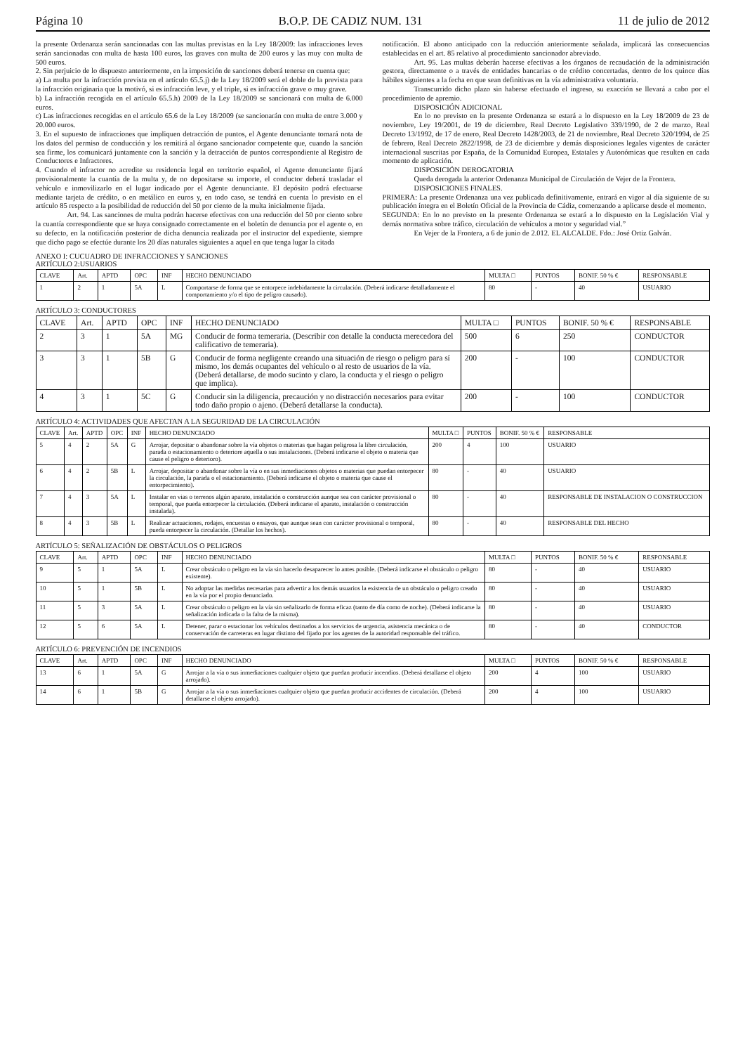Página 10 B.O.P. DE CADIZ NUM. 131 11 de julio de 2012
la presente Ordenanza serán sancionadas con las multas previstas en la Ley 18/2009: las infracciones leves serán sancionadas con multa de hasta 100 euros, las graves con multa de 200 euros y las muy con multa de 500 euros.
2. Sin perjuicio de lo dispuesto anteriormente, en la imposición de sanciones deberá tenerse en cuenta que:
a) La multa por la infracción prevista en el artículo 65.5.j) de la Ley 18/2009 será el doble de la prevista para la infracción originaria que la motivó, si es infracción leve, y el triple, si es infracción grave o muy grave.
b) La infracción recogida en el artículo 65.5.h) 2009 de la Ley 18/2009 se sancionará con multa de 6.000 euros.
c) Las infracciones recogidas en el artículo 65.6 de la Ley 18/2009 (se sancionarán con multa de entre 3.000 y 20.000 euros.
3. En el supuesto de infracciones que impliquen detracción de puntos, el Agente denunciante tomará nota de los datos del permiso de conducción y los remitirá al órgano sancionador competente que, cuando la sanción sea firme, los comunicará juntamente con la sanción y la detracción de puntos correspondiente al Registro de Conductores e Infractores.
4. Cuando el infractor no acredite su residencia legal en territorio español, el Agente denunciante fijará provisionalmente la cuantía de la multa y, de no depositarse su importe, el conductor deberá trasladar el vehículo e inmovilizarlo en el lugar indicado por el Agente denunciante. El depósito podrá efectuarse mediante tarjeta de crédito, o en metálico en euros y, en todo caso, se tendrá en cuenta lo previsto en el artículo 85 respecto a la posibilidad de reducción del 50 por ciento de la multa inicialmente fijada.
Art. 94. Las sanciones de multa podrán hacerse efectivas con una reducción del 50 por ciento sobre la cuantía correspondiente que se haya consignado correctamente en el boletín de denuncia por el agente o, en su defecto, en la notificación posterior de dicha denuncia realizada por el instructor del expediente, siempre que dicho pago se efectúe durante los 20 días naturales siguientes a aquel en que tenga lugar la citada
notificación. El abono anticipado con la reducción anteriormente señalada, implicará las consecuencias establecidas en el art. 85 relativo al procedimiento sancionador abreviado.
Art. 95. Las multas deberán hacerse efectivas a los órganos de recaudación de la administración gestora, directamente o a través de entidades bancarias o de crédito concertadas, dentro de los quince días hábiles siguientes a la fecha en que sean definitivas en la vía administrativa voluntaria.
Transcurrido dicho plazo sin haberse efectuado el ingreso, su exacción se llevará a cabo por el procedimiento de apremio.
DISPOSICIÓN ADICIONAL
En lo no previsto en la presente Ordenanza se estará a lo dispuesto en la Ley 18/2009 de 23 de noviembre, Ley 19/2001, de 19 de diciembre, Real Decreto Legislativo 339/1990, de 2 de marzo, Real Decreto 13/1992, de 17 de enero, Real Decreto 1428/2003, de 21 de noviembre, Real Decreto 320/1994, de 25 de febrero, Real Decreto 2822/1998, de 23 de diciembre y demás disposiciones legales vigentes de carácter internacional suscritas por España, de la Comunidad Europea, Estatales y Autonómicas que resulten en cada momento de aplicación.
DISPOSICIÓN DEROGATORIA
Queda derogada la anterior Ordenanza Municipal de Circulación de Vejer de la Frontera.
DISPOSICIONES FINALES.
PRIMERA: La presente Ordenanza una vez publicada definitivamente, entrará en vigor al día siguiente de su publicación íntegra en el Boletín Oficial de la Provincia de Cádiz, comenzando a aplicarse desde el momento.
SEGUNDA: En lo no previsto en la presente Ordenanza se estará a lo dispuesto en la Legislación Vial y demás normativa sobre tráfico, circulación de vehículos a motor y seguridad vial.”
En Vejer de la Frontera, a 6 de junio de 2.012. EL ALCALDE. Fdo.: José Ortiz Galván.
ANEXO I: CUCUADRO DE INFRACCIONES Y SANCIONES
ARTÍCULO 2:USUARIOS
| CLAVE | Art. | APTD | OPC | INF | HECHO DENUNCIADO | MULTA □ | PUNTOS | BONIF. 50 % € | RESPONSABLE |
| --- | --- | --- | --- | --- | --- | --- | --- | --- | --- |
| 1 | 2 | 1 | 5A | L | Comportarse de forma que se entorpece indebidamente la circulación. (Deberá indicarse detalladamente el comportamiento y/o el tipo de peligro causado). | 80 | - | 40 | USUARIO |
ARTÍCULO 3: CONDUCTORES
| CLAVE | Art. | APTD | OPC | INF | HECHO DENUNCIADO | MULTA □ | PUNTOS | BONIF. 50 % € | RESPONSABLE |
| --- | --- | --- | --- | --- | --- | --- | --- | --- | --- |
| 2 | 3 | 1 | 5A | MG | Conducir de forma temeraria. (Describir con detalle la conducta merecedora del calificativo de temeraria). | 500 | 6 | 250 | CONDUCTOR |
| 3 | 3 | 1 | 5B | G | Conducir de forma negligente creando una situación de riesgo o peligro para sí mismo, los demás ocupantes del vehículo o al resto de usuarios de la vía. (Deberá detallarse, de modo sucinto y claro, la conducta y el riesgo o peligro que implica). | 200 | - | 100 | CONDUCTOR |
| 4 | 3 | 1 | 5C | G | Conducir sin la diligencia, precaución y no distracción necesarios para evitar todo daño propio o ajeno. (Deberá detallarse la conducta). | 200 | - | 100 | CONDUCTOR |
ARTÍCULO 4: ACTIVIDADES QUE AFECTAN A LA SEGURIDAD DE LA CIRCULACIÓN
| CLAVE | Art. | APTD | OPC | INF | HECHO DENUNCIADO | MULTA □ | PUNTOS | BONIF. 50 % € | RESPONSABLE |
| --- | --- | --- | --- | --- | --- | --- | --- | --- | --- |
| 5 | 4 | 2 | 5A | G | Arrojar, depositar o abandonar sobre la vía objetos o materias que hagan peligrosa la libre circulación, parada o estacionamiento o deteriore aquella o sus instalaciones. (Deberá indicarse el objeto o materia que cause el peligro o deterioro). | 200 | 4 | 100 | USUARIO |
| 6 | 4 | 2 | 5B | L | Arrojar, depositar o abandonar sobre la vía o en sus inmediaciones objetos o materias que puedan entorpecer la circulación, la parada o el estacionamiento. (Deberá indicarse el objeto o materia que cause el entorpecimiento). | 80 | - | 40 | USUARIO |
| 7 | 4 | 3 | 5A | L | Instalar en vias o terrenos algún aparato, instalación o construcción aunque sea con carácter provisional o temporal, que pueda entorpecer la circulación. (Deberá indicarse el aparato, instalación o construcción instalada). | 80 | - | 40 | RESPONSABLE DE INSTALACION O CONSTRUCCION |
| 8 | 4 | 3 | 5B | L | Realizar actuaciones, rodajes, encuestas o ensayos, que aunque sean con carácter provisional o temporal, pueda entorpecer la circulación. (Detallar los hechos). | 80 | - | 40 | RESPONSABLE DEL HECHO |
ARTÍCULO 5: SEÑALIZACIÓN DE OBSTÁCULOS O PELIGROS
| CLAVE | Art. | APTD | OPC | INF | HECHO DENUNCIADO | MULTA □ | PUNTOS | BONIF. 50 % € | RESPONSABLE |
| --- | --- | --- | --- | --- | --- | --- | --- | --- | --- |
| 9 | 5 | 1 | 5A | L | Crear obstáculo o peligro en la vía sin hacerlo desaparecer lo antes posible. (Deberá indicarse el obstáculo o peligro existente). | 80 | - | 40 | USUARIO |
| 10 | 5 | 1 | 5B | L | No adoptar las medidas necesarias para advertir a los demás usuarios la existencia de un obstáculo o peligro creado en la vía por el propio denunciado. | 80 | - | 40 | USUARIO |
| 11 | 5 | 3 | 5A | L | Crear obstáculo o peligro en la vía sin señalizarlo de forma eficaz (tanto de día como de noche). (Deberá indicarse la señalización indicada o la falta de la misma). | 80 | - | 40 | USUARIO |
| 12 | 5 | 6 | 5A | L | Detener, parar o estacionar los vehículos destinados a los servicios de urgencia, asistencia mecánica o de conservación de carreteras en lugar distinto del fijado por los agentes de la autoridad responsable del tráfico. | 80 | - | 40 | CONDUCTOR |
ARTÍCULO 6: PREVENCIÓN DE INCENDIOS
| CLAVE | Art. | APTD | OPC | INF | HECHO DENUNCIADO | MULTA □ | PUNTOS | BONIF. 50 % € | RESPONSABLE |
| --- | --- | --- | --- | --- | --- | --- | --- | --- | --- |
| 13 | 6 | 1 | 5A | G | Arrojar a la vía o sus inmediaciones cualquier objeto que puedan producir incendios. (Deberá detallarse el objeto arrojado). | 200 | 4 | 100 | USUARIO |
| 14 | 6 | 1 | 5B | G | Arrojar a la vía o sus inmediaciones cualquier objeto que puedan producir accidentes de circulación. (Deberá detallarse el objeto arrojado). | 200 | 4 | 100 | USUARIO |